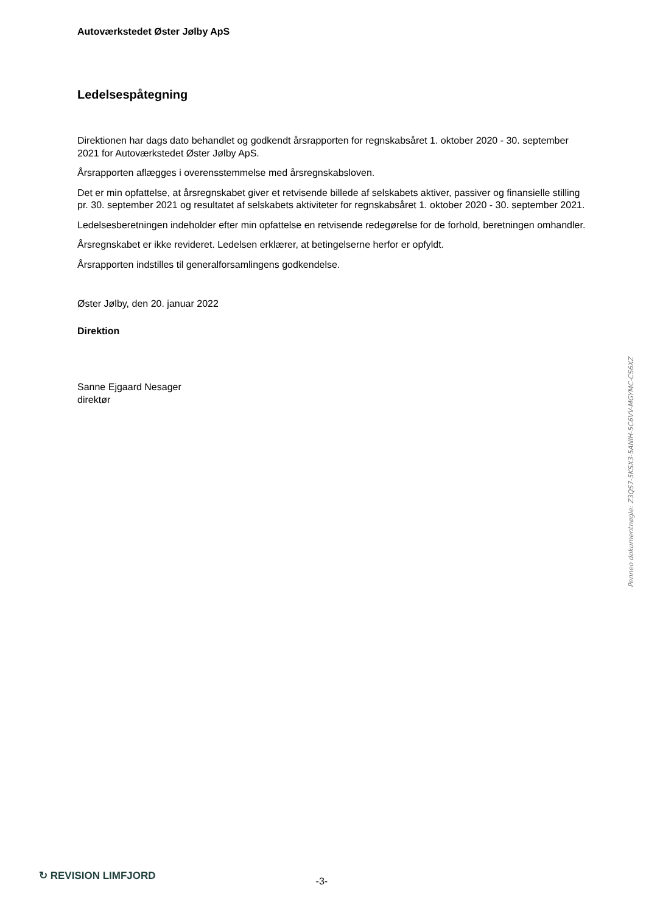Autoværkstedet Øster Jølby ApS
Ledelsespåtegning
Direktionen har dags dato behandlet og godkendt årsrapporten for regnskabsåret 1. oktober 2020 - 30. september 2021 for Autoværkstedet Øster Jølby ApS.
Årsrapporten aflægges i overensstemmelse med årsregnskabsloven.
Det er min opfattelse, at årsregnskabet giver et retvisende billede af selskabets aktiver, passiver og finansielle stilling pr. 30. september 2021 og resultatet af selskabets aktiviteter for regnskabsåret 1. oktober 2020 - 30. september 2021.
Ledelsesberetningen indeholder efter min opfattelse en retvisende redegørelse for de forhold, beretningen omhandler.
Årsregnskabet er ikke revideret. Ledelsen erklærer, at betingelserne herfor er opfyldt.
Årsrapporten indstilles til generalforsamlingens godkendelse.
Øster Jølby, den 20. januar 2022
Direktion
Sanne Ejgaard Nesager
direktør
Penneo dokumentnøgle: Z3QS7-5KSX3-5ANIH-5C6VV-MGYMC-CS6XZ
↻ REVISION LIMFJORD -3-